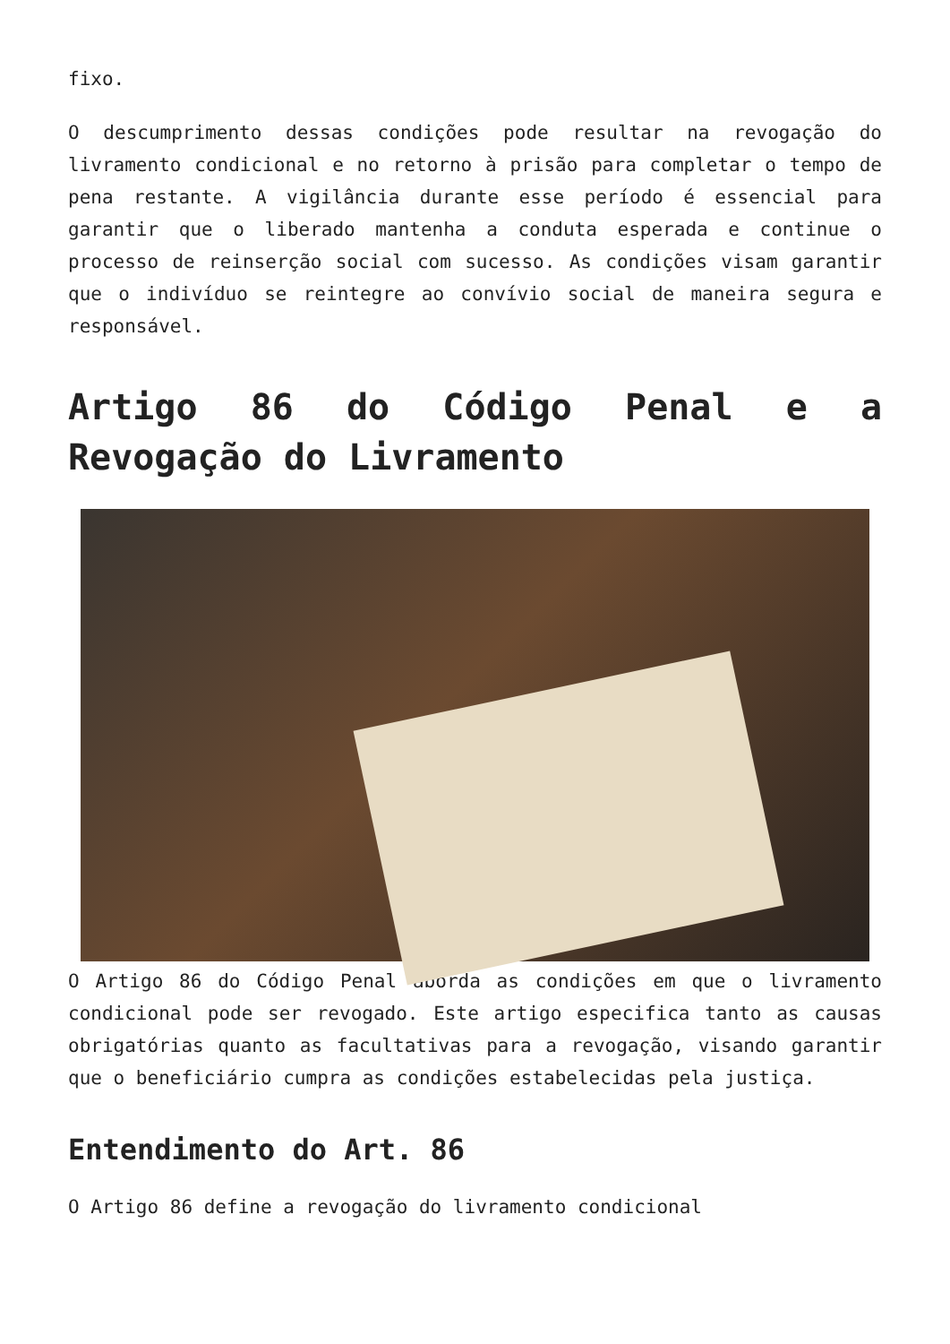fixo.
O descumprimento dessas condições pode resultar na revogação do livramento condicional e no retorno à prisão para completar o tempo de pena restante. A vigilância durante esse período é essencial para garantir que o liberado mantenha a conduta esperada e continue o processo de reinserção social com sucesso. As condições visam garantir que o indivíduo se reintegre ao convívio social de maneira segura e responsável.
Artigo 86 do Código Penal e a Revogação do Livramento
O Artigo 86 do Código Penal aborda as condições em que o livramento condicional pode ser revogado. Este artigo especifica tanto as causas obrigatórias quanto as facultativas para a revogação, visando garantir que o beneficiário cumpra as condições estabelecidas pela justiça.
Entendimento do Art. 86
O Artigo 86 define a revogação do livramento condicional